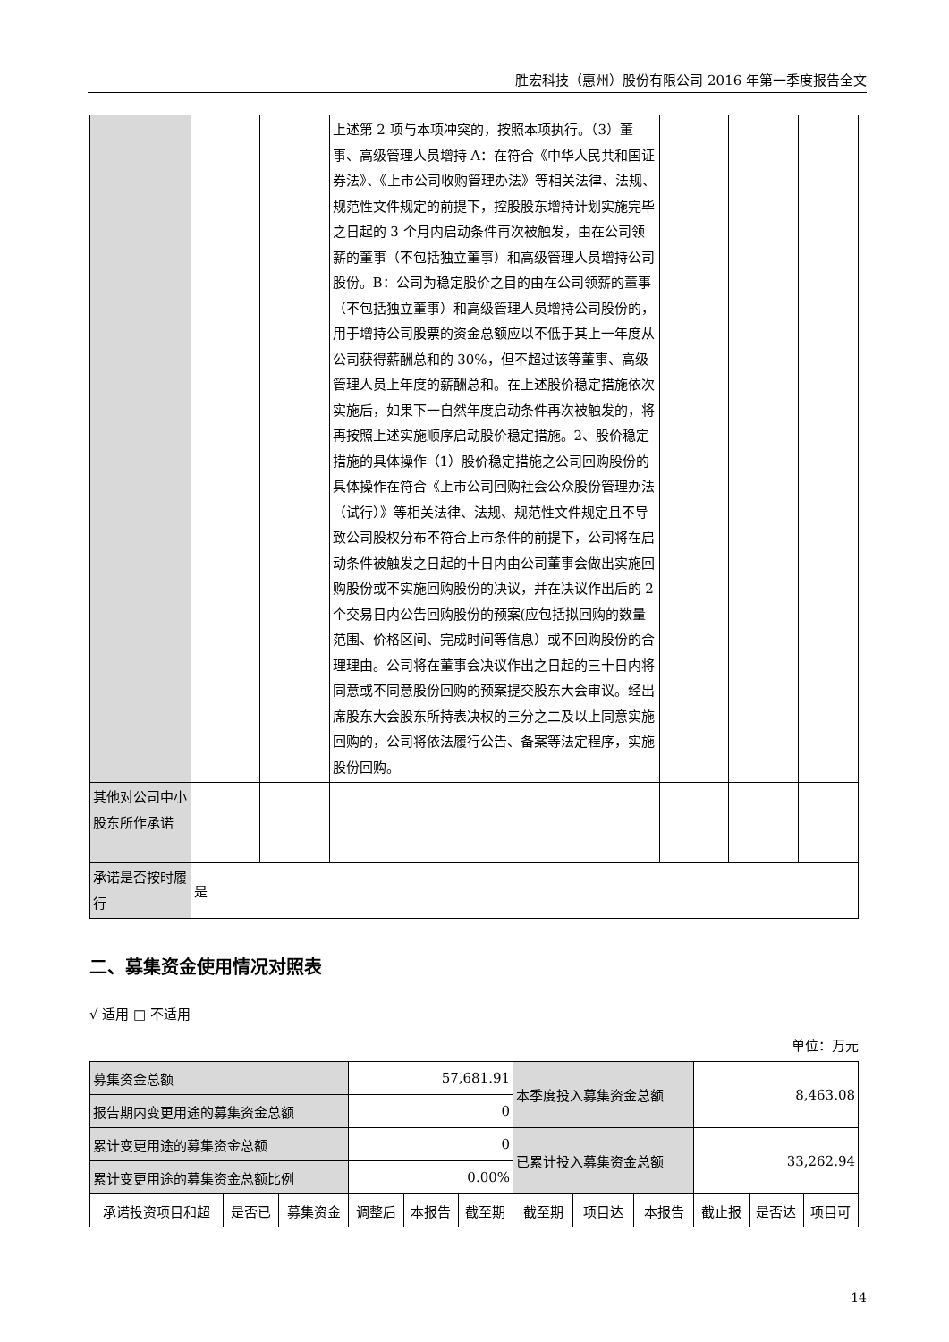胜宏科技（惠州）股份有限公司 2016 年第一季度报告全文
| | | | 上述第 2 项与本项冲突的，按照本项执行。（3）董事、高级管理人员增持 A：在符合《中华人民共和国证券法》、《上市公司收购管理办法》等相关法律、法规、规范性文件规定的前提下，控股股东增持计划实施完毕之日起的 3 个月内启动条件再次被触发，由在公司领薪的董事（不包括独立董事）和高级管理人员增持公司股份。B：公司为稳定股价之目的由在公司领薪的董事（不包括独立董事）和高级管理人员增持公司股份的，用于增持公司股票的资金总额应以不低于其上一年度从公司获得薪酬总和的 30%，但不超过该等董事、高级管理人员上年度的薪酬总和。在上述股价稳定措施依次实施后，如果下一自然年度启动条件再次被触发的，将再按照上述实施顺序启动股价稳定措施。2、股价稳定措施的具体操作（1）股价稳定措施之公司回购股份的具体操作在符合《上市公司回购社会公众股份管理办法（试行）》等相关法律、法规、规范性文件规定且不导致公司股权分布不符合上市条件的前提下，公司将在启动条件被触发之日起的十日内由公司董事会做出实施回购股份或不实施回购股份的决议，并在决议作出后的 2 个交易日内公告回购股份的预案(应包括拟回购的数量范围、价格区间、完成时间等信息）或不回购股份的合理理由。公司将在董事会决议作出之日起的三十日内将同意或不同意股份回购的预案提交股东大会审议。经出席股东大会股东所持表决权的三分之二及以上同意实施回购的，公司将依法履行公告、备案等法定程序，实施股份回购。 | | | |
| 其他对公司中小股东所作承诺 | | | | | | |
| 承诺是否按时履行 | 是 | | | | | |
二、募集资金使用情况对照表
√ 适用 □ 不适用
单位：万元
| 募集资金总额 | | | 57,681.91 | | | 本季度投入募集资金总额 | | | 8,463.08 | | |
| 报告期内变更用途的募集资金总额 | | | 0 | | | | | | | | |
| 累计变更用途的募集资金总额 | | | 0 | | | 已累计投入募集资金总额 | | | 33,262.94 | | |
| 累计变更用途的募集资金总额比例 | | | 0.00% | | | | | | | | |
| 承诺投资项目和超 | 是否已 | 募集资金 | 调整后 | 本报告 | 截至期 | 截至期 | 项目达 | 本报告 | 截止报 | 是否达 | 项目可 |
14